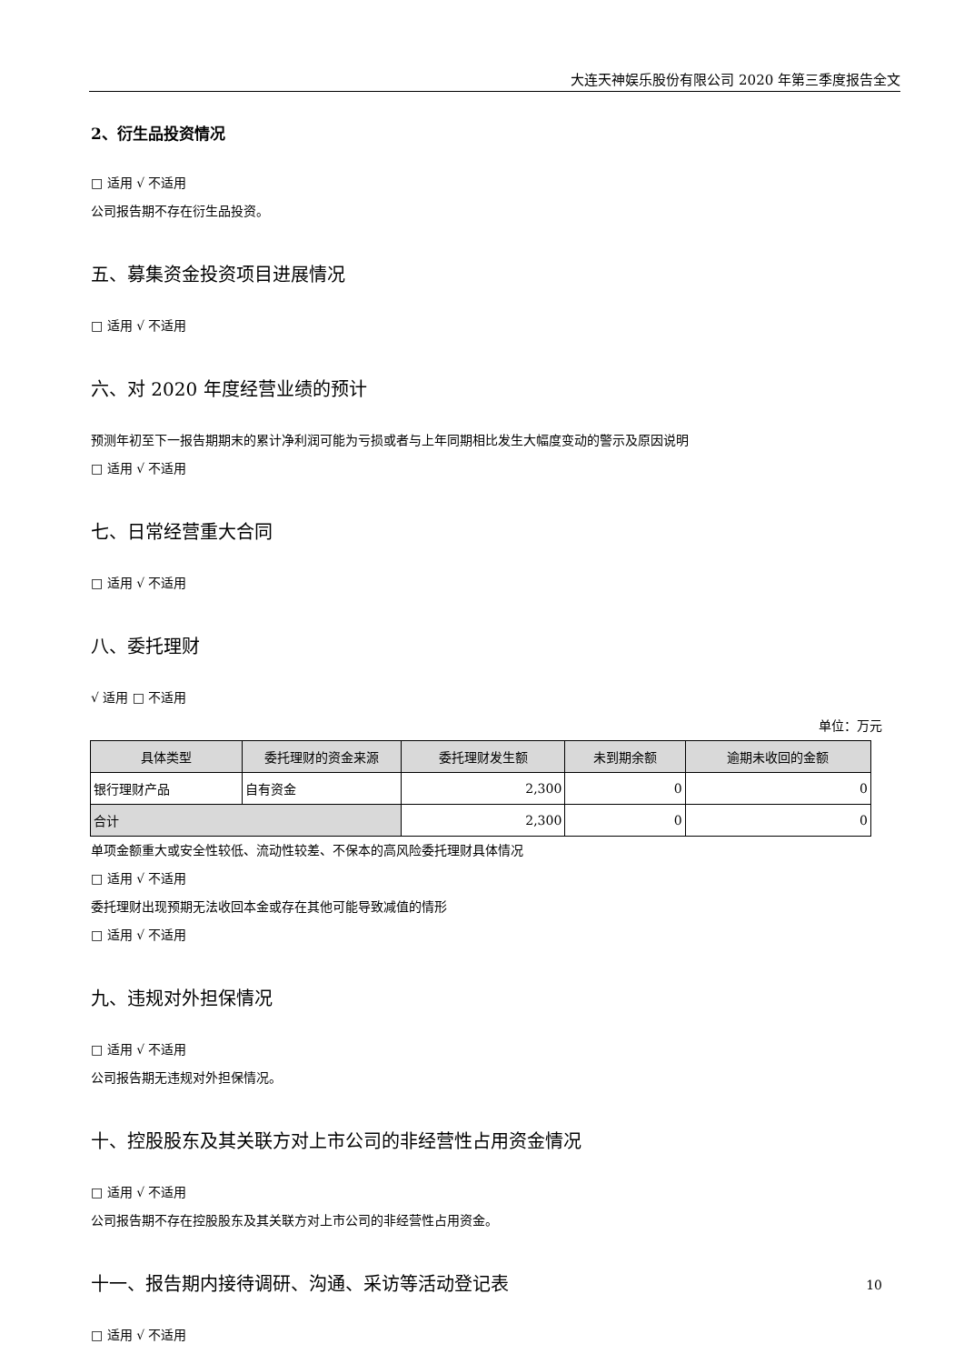大连天神娱乐股份有限公司 2020 年第三季度报告全文
2、衍生品投资情况
□ 适用 √ 不适用
公司报告期不存在衍生品投资。
五、募集资金投资项目进展情况
□ 适用 √ 不适用
六、对 2020 年度经营业绩的预计
预测年初至下一报告期期末的累计净利润可能为亏损或者与上年同期相比发生大幅度变动的警示及原因说明
□ 适用 √ 不适用
七、日常经营重大合同
□ 适用 √ 不适用
八、委托理财
√ 适用 □ 不适用
单位：万元
| 具体类型 | 委托理财的资金来源 | 委托理财发生额 | 未到期余额 | 逾期未收回的金额 |
| --- | --- | --- | --- | --- |
| 银行理财产品 | 自有资金 | 2,300 | 0 | 0 |
| 合计 | | 2,300 | 0 | 0 |
单项金额重大或安全性较低、流动性较差、不保本的高风险委托理财具体情况
□ 适用 √ 不适用
委托理财出现预期无法收回本金或存在其他可能导致减值的情形
□ 适用 √ 不适用
九、违规对外担保情况
□ 适用 √ 不适用
公司报告期无违规对外担保情况。
十、控股股东及其关联方对上市公司的非经营性占用资金情况
□ 适用 √ 不适用
公司报告期不存在控股股东及其关联方对上市公司的非经营性占用资金。
十一、报告期内接待调研、沟通、采访等活动登记表
□ 适用 √ 不适用
10